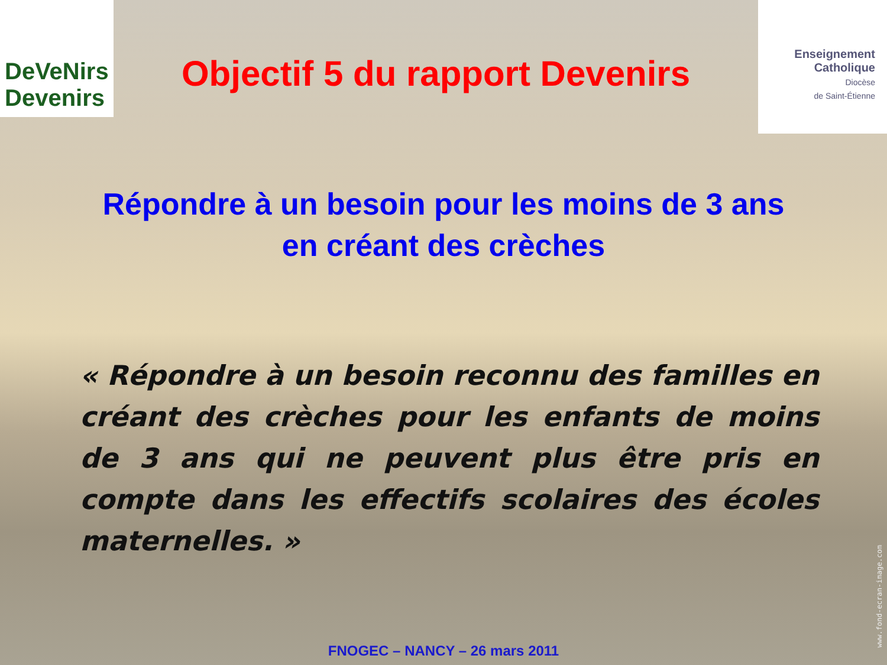DeVeNirs Devenirs
Objectif 5 du rapport Devenirs
Enseignement
Catholique
Diocèse
de Saint-Étienne
Répondre à un besoin pour les moins de 3 ans
en créant des crèches
« Répondre à un besoin reconnu des familles en créant des crèches pour les enfants de moins de 3 ans qui ne peuvent plus être pris en compte dans les effectifs scolaires des écoles maternelles. »
FNOGEC – NANCY – 26 mars 2011
www.fond-ecran-image.com